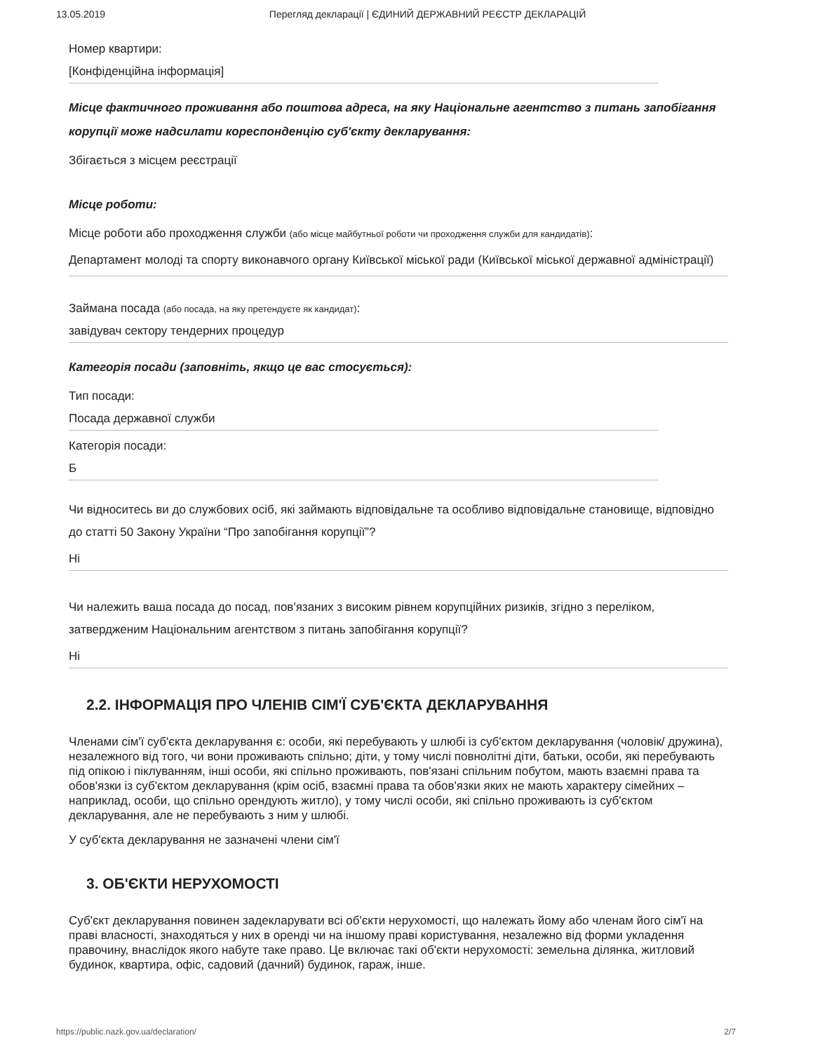13.05.2019 Перегляд декларації | ЄДИНИЙ ДЕРЖАВНИЙ РЕЄСТР ДЕКЛАРАЦІЙ
Номер квартири:
[Конфіденційна інформація]
Місце фактичного проживання або поштова адреса, на яку Національне агентство з питань запобігання корупції може надсилати кореспонденцію суб'єкту декларування:
Збігається з місцем реєстрації
Місце роботи:
Місце роботи або проходження служби (або місце майбутньої роботи чи проходження служби для кандидатів):
Департамент молоді та спорту виконавчого органу Київської міської ради (Київської міської державної адміністрації)
Займана посада (або посада, на яку претендуєте як кандидат):
завідувач сектору тендерних процедур
Категорія посади (заповніть, якщо це вас стосується):
Тип посади:
Посада державної служби
Категорія посади:
Б
Чи відноситесь ви до службових осіб, які займають відповідальне та особливо відповідальне становище, відповідно до статті 50 Закону України “Про запобігання корупції”?
Ні
Чи належить ваша посада до посад, пов'язаних з високим рівнем корупційних ризиків, згідно з переліком, затвердженим Національним агентством з питань запобігання корупції?
Ні
2.2. ІНФОРМАЦІЯ ПРО ЧЛЕНІВ СІМ'Ї СУБ'ЄКТА ДЕКЛАРУВАННЯ
Членами сім'ї суб'єкта декларування є: особи, які перебувають у шлюбі із суб'єктом декларування (чоловік/ дружина), незалежного від того, чи вони проживають спільно; діти, у тому числі повнолітні діти, батьки, особи, які перебувають під опікою і піклуванням, інші особи, які спільно проживають, пов'язані спільним побутом, мають взаємні права та обов'язки із суб'єктом декларування (крім осіб, взаємні права та обов'язки яких не мають характеру сімейних – наприклад, особи, що спільно орендують житло), у тому числі особи, які спільно проживають із суб'єктом декларування, але не перебувають з ним у шлюбі.
У суб'єкта декларування не зазначені члени сім'ї
3. ОБ'ЄКТИ НЕРУХОМОСТІ
Суб'єкт декларування повинен задекларувати всі об'єкти нерухомості, що належать йому або членам його сім'ї на праві власності, знаходяться у них в оренді чи на іншому праві користування, незалежно від форми укладення правочину, внаслідок якого набуте таке право. Це включає такі об'єкти нерухомості: земельна ділянка, житловий будинок, квартира, офіс, садовий (дачний) будинок, гараж, інше.
https://public.nazk.gov.ua/declaration/ 2/7